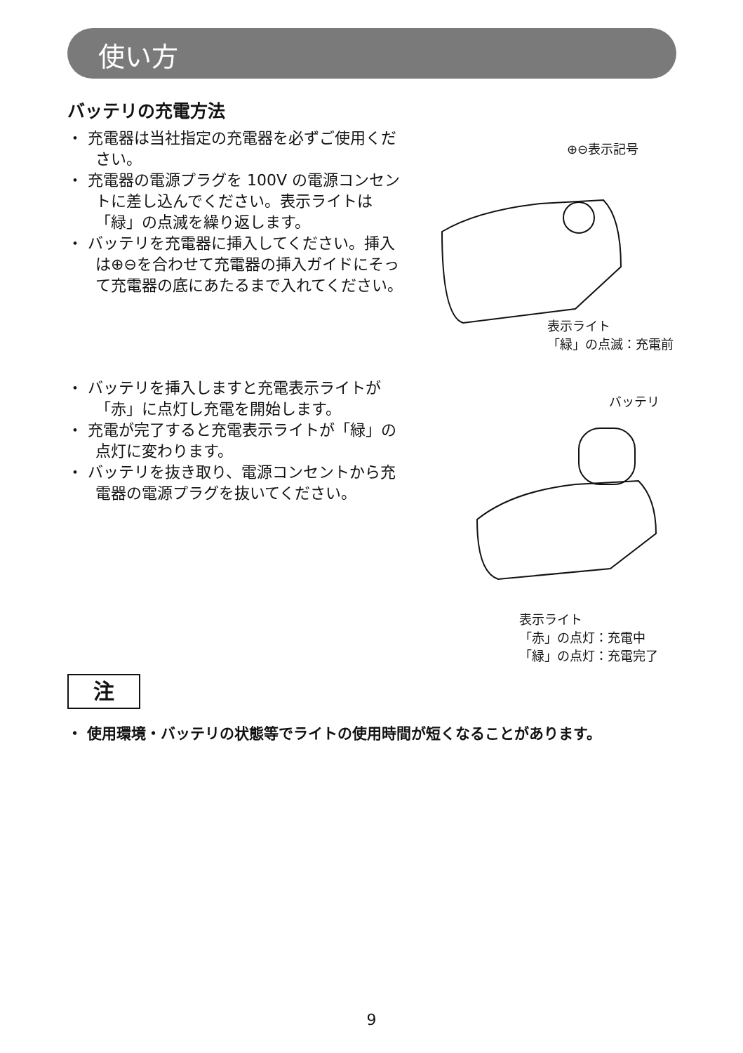使い方
バッテリの充電方法
・ 充電器は当社指定の充電器を必ずご使用ください。
・ 充電器の電源プラグを 100V の電源コンセントに差し込んでください。表示ライトは「緑」の点滅を繰り返します。
・ バッテリを充電器に挿入してください。挿入は⊕⊖を合わせて充電器の挿入ガイドにそって充電器の底にあたるまで入れてください。
・ バッテリを挿入しますと充電表示ライトが「赤」に点灯し充電を開始します。
・ 充電が完了すると充電表示ライトが「緑」の点灯に変わります。
・ バッテリを抜き取り、電源コンセントから充電器の電源プラグを抜いてください。
⊕⊖表示記号
表示ライト
「緑」の点滅：充電前
バッテリ
表示ライト
「赤」の点灯：充電中
「緑」の点灯：充電完了
注
・ 使用環境・バッテリの状態等でライトの使用時間が短くなることがあります。
9